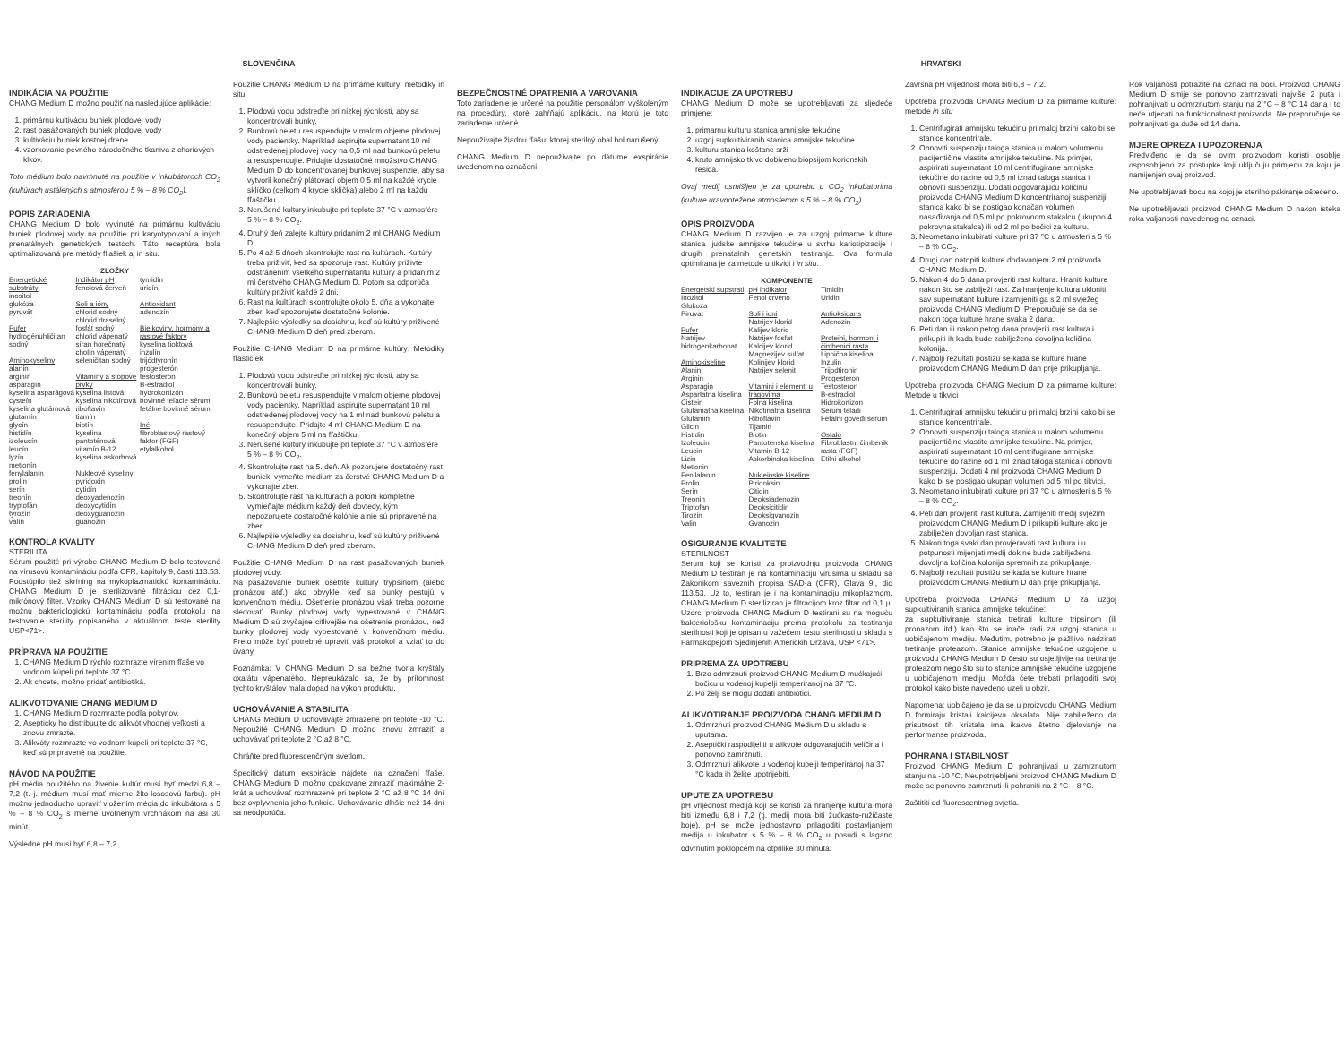SLOVENČINA
INDIKÁCIA NA POUŽITIE
CHANG Medium D možno použiť na nasledujúce aplikácie:
1. primárnu kultiváciu buniek plodovej vody
2. rast pasážovaných buniek plodovej vody
3. kultiváciu buniek kostnej drene
4. vzorkovanie pevného zárodočného tkaniva z choriových klkov.
Toto médium bolo navrhnuté na použitie v inkubátoroch CO<sub>2</sub> (kultúrach ustálených s atmosférou 5 % – 8 % CO<sub>2</sub>).
POPIS ZARIADENIA
CHANG Medium D bolo vyvinuté na primárnu kultiváciu buniek plodovej vody na použitie pri karyotypovaní a iných prenatálnych genetických testoch. Táto receptúra bola optimalizovaná pre metódy fliašiek aj in situ.
| ZLOŽKY | | |
| --- | --- | --- |
| Energetické substráty inositol glukóza pyruvát Pufer hydrogénuhličitan sodný Aminokyseliny alanín arginín asparagín kyselina asparágová cysteín kyselina glutámová glutamín glycín histidín izoleucín leucín lyzín metionín fenylalanín prolín serín treonín tryptofán tyrozín valín | Indikátor pH fenolová červeň Soli a ióny chlorid sodný chlorid draselný fosfát sodný chlorid vápenatý síran horečnatý cholín vápenatý seleničitan sodný Vitamíny a stopové prvky kyselina listová kyselina nikotínová riboflavín tiamín biotín kyselina pantoténová vitamín B-12 kyselina askorbová Nukleové kyseliny pyridoxín cytidín deoxyadenozín deoxycytidín deoxyguanozín guanozín | tymidín uridín Antioxidant adenozín Bielkoviny, hormóny a rastové faktory kyselina tioktová inzulín trijódtyronín progesterón testosterón B-estradiol hydrokortizón bovinné teľacie sérum fetálne bovinné sérum Iné fibroblastový rastový faktor (FGF) etylalkohol |
KONTROLA KVALITY
STERILITA
Sérum použité pri výrobe CHANG Medium D bolo testované na vírusovú kontamináciu podľa CFR, kapitoly 9, časti 113.53. Podstúpilo tiež skríning na mykoplazmatickú kontamináciu. CHANG Medium D je sterilizované filtráciou cez 0,1-mikrónový filter. Vzorky CHANG Medium D sú testované na možnú bakteriologickú kontamináciu podľa protokolu na testovanie sterility popísaného v aktuálnom teste sterility USP<71>.
PRÍPRAVA NA POUŽITIE
1. CHANG Medium D rýchlo rozmrazte vírením fľaše vo vodnom kúpeli pri teplote 37 °C.
2. Ak chcete, možno pridať antibiotiká.
ALIKVOTOVANIE CHANG MEDIUM D
1. CHANG Medium D rozmrazte podľa pokynov.
2. Asepticky ho distribuujte do alikvót vhodnej veľkosti a znovu zmrazte.
3. Alikvóty rozmrazte vo vodnom kúpeli pri teplote 37 °C, keď sú pripravené na použitie.
NÁVOD NA POUŽITIE
pH média použitého na živenie kultúr musí byť medzi 6,8 – 7,2 (t. j. médium musí mať mierne žlto-lososovú farbu). pH možno jednoducho upraviť vložením média do inkubátora s 5 % – 8 % CO<sub>2</sub> s mierne uvoľneným vrchnákom na asi 30 minút.
Výsledné pH musí byť 6,8 – 7,2.
Použitie CHANG Medium D na primárne kultúry: metodiky in situ
1. Plodovú vodu odstreďte pri nízkej rýchlosti, aby sa koncentrovali bunky.
2. Bunkovú peletu resuspendujte v malom objeme plodovej vody pacientky. Napríklad aspirujte supernatant 10 ml odstredenej plodovej vody na 0,5 ml nad bunkovú peletu a resuspendujte. Pridajte dostatočné množstvo CHANG Medium D do koncentrovanej bunkovej suspenzie, aby sa vytvoril konečný plátovací objem 0,5 ml na každé krycie sklíčko (celkom 4 krycie sklíčka) alebo 2 ml na každú fľaštičku.
3. Nerušené kultúry inkubujte pri teplote 37 °C v atmosfére 5 % – 8 % CO<sub>2</sub>.
4. Druhý deň zalejte kultúry pridaním 2 ml CHANG Medium D.
5. Po 4 až 5 dňoch skontrolujte rast na kultúrach. Kultúry treba priživiť, keď sa spozoruje rast. Kultúry priživte odstránením všetkého supernatantu kultúry a pridaním 2 ml čerstvého CHANG Medium D. Potom sa odporúča kultúry priživiť každé 2 dni.
6. Rast na kultúrach skontrolujte okolo 5. dňa a vykonajte zber, keď spozorujete dostatočné kolónie.
7. Najlepšie výsledky sa dosiahnu, keď sú kultúry priživené CHANG Medium D deň pred zberom.
Použitie CHANG Medium D na primárne kultúry: Metodiky fľaštičiek
1. Plodovú vodu odstreďte pri nízkej rýchlosti, aby sa koncentrovali bunky.
2. Bunkovú peletu resuspendujte v malom objeme plodovej vody pacientky. Napríklad aspirujte supernatant 10 ml odstredenej plodovej vody na 1 ml nad bunkovú peletu a resuspendujte. Pridajte 4 ml CHANG Medium D na konečný objem 5 ml na fľaštičku.
3. Nerušené kultúry inkubujte pri teplote 37 °C v atmosfére 5 % – 8 % CO<sub>2</sub>.
4. Skontrolujte rast na 5. deň. Ak pozorujete dostatočný rast buniek, vymeňte médium za čerstvé CHANG Medium D a vykonajte zber.
5. Skontrolujte rast na kultúrach a potom kompletne vymieňajte médium každý deň dovtedy, kým nepozorujete dostatočné kolónie a nie sú pripravené na zber.
6. Najlepšie výsledky sa dosiahnu, keď sú kultúry priživené CHANG Medium D deň pred zberom.
Použitie CHANG Medium D na rast pasážovaných buniek plodovej vody:
Na pasážovanie buniek ošetrite kultúry trypsínom (alebo pronázou atď.) ako obvykle, keď sa bunky pestujú v konvenčnom médiu. Ošetrenie pronázou však treba pozorne sledovať. Bunky plodovej vody vypestované v CHANG Medium D sú zvyčajne citlivejšie na ošetrenie pronázou, než bunky plodovej vody vypestované v konvenčnom médiu. Preto môže byť potrebné upraviť váš protokol a vziať to do úvahy.
Poznámka: V CHANG Medium D sa bežne tvoria kryštály oxalátu vápenatého. Nepreukázalo sa, že by prítomnosť týchto kryštálov mala dopad na výkon produktu.
UCHOVÁVANIE A STABILITA
CHANG Medium D uchovávajte zmrazené pri teplote -10 °C. Nepoužité CHANG Medium D možno znovu zmraziť a uchovávať pri teplote 2 °C až 8 °C.
Chráňte pred fluorescenčným svetlom.
Špecifický dátum exspirácie nájdete na označení fľaše. CHANG Medium D možno opakovane zmraziť maximálne 2-krát a uchovávať rozmrazené pri teplote 2 °C až 8 °C 14 dní bez ovplyvnenia jeho funkcie. Uchovávanie dlhšie než 14 dní sa neodporúča.
BEZPEČNOSTNÉ OPATRENIA A VAROVANIA
Toto zariadenie je určené na použitie personálom vyškoleným na procedúry, ktoré zahŕňajú aplikáciu, na ktorú je toto zariadenie určené.
Nepoužívajte žiadnu fľašu, ktorej sterilný obal bol narušený.
CHANG Medium D nepoužívajte po dátume exspirácie uvedenom na označení.
HRVATSKI
INDIKACIJE ZA UPOTREBU
CHANG Medium D može se upotrebljavati za sljedeće primjene:
1. primarnu kulturu stanica amnijske tekućine
2. uzgoj supkultiviranih stanica amnijske tekućine
3. kulturu stanica koštane srži
4. kruto amnijsko tkivo dobiveno biopsijom korionskih resica.
Ovaj medij osmišljen je za upotrebu u CO<sub>2</sub> inkubatorima (kulture uravnotežene atmosferom s 5 % – 8 % CO<sub>2</sub>).
OPIS PROIZVODA
CHANG Medium D razvijen je za uzgoj primarne kulture stanica ljudske amnijske tekućine u svrhu kariotipizacije i drugih prenatalnih genetskih testiranja. Ova formula optimirana je za metode u tikvici i in situ.
| KOMPONENTE | | |
| --- | --- | --- |
| Energetski supstrati Inozitol Glukoza Piruvat Pufer Natrijev hidrogenkarbonat Aminokiseline Alanin Arginin Asparagin Aspartatna kiselina Cistein Glutamatna kiselina Glutamin Glicin Histidin Izoleucin Leucin Lizin Metionin Fenilalanin Prolin Serin Treonin Triptofan Tirozin Valin | pH indikator Fenol crveno Soli i ioni Natrijev klorid Kalijev klorid Natrijev fosfat Kalcijev klorid Magnezijev sulfat Kolinijev klorid Natrijev selenit Vitamini i elementi u tragovima Folna kiselina Nikotinatna kiselina Riboflavin Tijamin Biotin Pantotenska kiselina Vitamin B-12 Askorbinska kiselina Nukleinske kiseline Piridoksin Citidin Deoksiadenozin Deoksicitidin Deoksigvanozin Gvanozin | Timidin Uridin Antioksidans Adenozin Proteini, hormoni i čimbenici rasta Lipoična kiselina Inzulin Trijodtironin Progesteron Testosteron B-estradiol Hidrokortizon Serum teladi Fetalni goveđi serum Ostalo Fibroblastni čimbenik rasta (FGF) Etilni alkohol |
OSIGURANJE KVALITETE
STERILNOST
Serum koji se koristi za proizvodnju proizvoda CHANG Medium D testiran je na kontaminaciju virusima u skladu sa Zakonikom saveznih propisa SAD-a (CFR), Glava 9., dio 113.53. Uz to, testiran je i na kontaminaciju mikoplazmom. CHANG Medium D steriliziran je filtracijom kroz filtar od 0,1 μ. Uzorci proizvoda CHANG Medium D testirani su na moguću bakteriološku kontaminaciju prema protokolu za testiranja sterilnosti koji je opisan u važećem testu sterilnosti u skladu s Farmakopejom Sjedinjenih Američkih Država, USP <71>.
PRIPREMA ZA UPOTREBU
1. Brzo odmrznuti proizvod CHANG Medium D mućkajući bočicu u vodenoj kupelji temperiranoj na 37 °C.
2. Po želji se mogu dodati antibiotici.
ALIKVOTIRANJE PROIZVODA CHANG MEDIUM D
1. Odmrznuti proizvod CHANG Medium D u skladu s uputama.
2. Aseptički raspodijeliti u alikvote odgovarajućih veličina i ponovno zamrznuti.
3. Odmrznuti alikvote u vodenoj kupelji temperiranoj na 37 °C kada ih želite upotrijebiti.
UPUTE ZA UPOTREBU
pH vrijednost medija koji se koristi za hranjenje kultura mora biti između 6,8 i 7,2 (tj. medij mora biti žućkasto-ružičaste boje). pH se može jednostavno prilagoditi postavljanjem medija u inkubator s 5 % – 8 % CO<sub>2</sub> u posudi s lagano odvrnutim poklopcem na otprilike 30 minuta.
Završna pH vrijednost mora biti 6,8 – 7,2.
Upotreba proizvoda CHANG Medium D za primarne kulture: metode in situ
1. Centrifugirati amnijsku tekućinu pri maloj brzini kako bi se stanice koncentrirale.
2. Obnoviti suspenziju taloga stanica u malom volumenu pacijentičine vlastite amnijske tekućine. Na primjer, aspirirati supernatant 10 ml centrifugirane amnijske tekućine do razine od 0,5 ml iznad taloga stanica i obnoviti suspenziju. Dodati odgovarajuću količinu proizvoda CHANG Medium D koncentriranoj suspenziji stanica kako bi se postigao konačan volumen nasađivanja od 0,5 ml po pokrovnom stakalcu (ukupno 4 pokrovna stakalca) ili od 2 ml po bočici za kulturu.
3. Neometano inkubirati kulture pri 37 °C u atmosferi s 5 % – 8 % CO<sub>2</sub>.
4. Drugi dan natopiti kulture dodavanjem 2 ml proizvoda CHANG Medium D.
5. Nakon 4 do 5 dana provjeriti rast kultura. Hraniti kulture nakon što se zabilježi rast. Za hranjenje kultura ukloniti sav supernatant kulture i zamijeniti ga s 2 ml svježeg proizvoda CHANG Medium D. Preporučuje se da se nakon toga kulture hrane svaka 2 dana.
6. Peti dan ili nakon petog dana provjeriti rast kultura i prikupiti ih kada bude zabilježena dovoljna količina kolonija.
7. Najbolji rezultati postižu se kada se kulture hrane proizvodom CHANG Medium D dan prije prikupljanja.
Upotreba proizvoda CHANG Medium D za primarne kulture: Metode u tikvici
1. Centrifugirati amnijsku tekućinu pri maloj brzini kako bi se stanice koncentrirale.
2. Obnoviti suspenziju taloga stanica u malom volumenu pacijentičine vlastite amnijske tekućine. Na primjer, aspirirati supernatant 10 ml centrifugirane amnijske tekućine do razine od 1 ml iznad taloga stanica i obnoviti suspenziju. Dodati 4 ml proizvoda CHANG Medium D kako bi se postigao ukupan volumen od 5 ml po tikvici.
3. Neometano inkubirati kulture pri 37 °C u atmosferi s 5 % – 8 % CO<sub>2</sub>.
4. Peti dan provjeriti rast kultura. Zamijeniti medij svježim proizvodom CHANG Medium D i prikupiti kulture ako je zabilježen dovoljan rast stanica.
5. Nakon toga svaki dan provjeravati rast kultura i u potpunosti mijenjati medij dok ne bude zabilježena dovoljna količina kolonija spremnih za prikupljanje.
6. Najbolji rezultati postižu se kada se kulture hrane proizvodom CHANG Medium D dan prije prikupljanja.
Upotreba proizvoda CHANG Medium D za uzgoj supkultiviranih stanica amnijske tekućine:
za supkultiviranje stanica tretirati kulture tripsinom (ili pronazom itd.) kao što se inače radi za uzgoj stanica u uobičajenom mediju. Međutim, potrebno je pažljivo nadzirati tretiranje proteazom. Stanice amnijske tekućine uzgojene u proizvodu CHANG Medium D često su osjetljivije na tretiranje proteazom nego što su to stanice amnijske tekućine uzgojene u uobičajenom mediju. Možda ćete trebati prilagoditi svoj protokol kako biste navedeno uzeli u obzir.
Napomena: uobičajeno je da se u proizvodu CHANG Medium D formiraju kristali kalcijeva oksalata. Nije zabilježeno da prisutnost tih kristala ima ikakvo štetno djelovanje na performanse proizvoda.
POHRANA I STABILNOST
Proizvod CHANG Medium D pohranjivati u zamrznutom stanju na -10 °C. Neupotrijebljeni proizvod CHANG Medium D može se ponovno zamrznuti ili pohraniti na 2 °C – 8 °C.
Zaštititi od fluorescentnog svjetla.
Rok valjanosti potražite na oznaci na boci. Proizvod CHANG Medium D smije se ponovno zamrzavati najviše 2 puta i pohranjivati u odmrznutom stanju na 2 °C – 8 °C 14 dana i to neće utjecati na funkcionalnost proizvoda. Ne preporučuje se pohranjivati ga duže od 14 dana.
MJERE OPREZA I UPOZORENJA
Predviđeno je da se ovim proizvodom koristi osoblje osposobljeno za postupke koji uključuju primjenu za koju je namijenjen ovaj proizvod.
Ne upotrebljavati bocu na kojoj je sterilno pakiranje oštećeno.
Ne upotrebljavati proizvod CHANG Medium D nakon isteka roka valjanosti navedenog na oznaci.